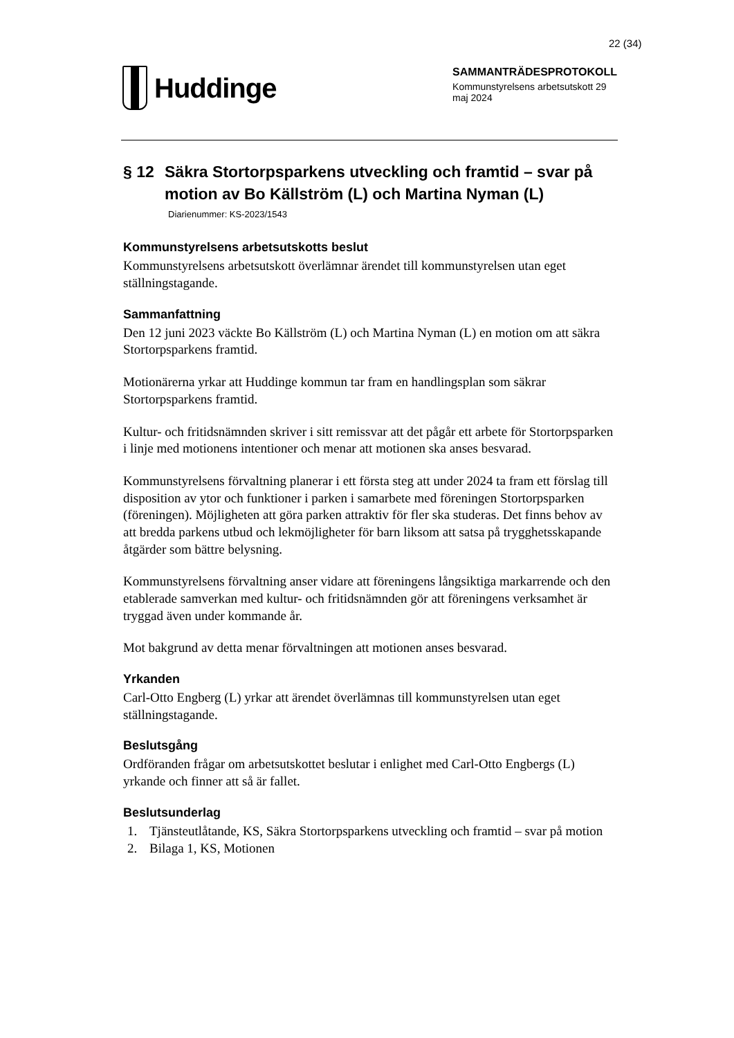22 (34)
Huddinge
SAMMANTRÄDESPROTOKOLL
Kommunstyrelsens arbetsutskott 29 maj 2024
§ 12 Säkra Stortorpsparkens utveckling och framtid – svar på motion av Bo Källström (L) och Martina Nyman (L)
Diarienummer: KS-2023/1543
Kommunstyrelsens arbetsutskotts beslut
Kommunstyrelsens arbetsutskott överlämnar ärendet till kommunstyrelsen utan eget ställningstagande.
Sammanfattning
Den 12 juni 2023 väckte Bo Källström (L) och Martina Nyman (L) en motion om att säkra Stortorpsparkens framtid.
Motionärerna yrkar att Huddinge kommun tar fram en handlingsplan som säkrar Stortorpsparkens framtid.
Kultur- och fritidsnämnden skriver i sitt remissvar att det pågår ett arbete för Stortorpsparken i linje med motionens intentioner och menar att motionen ska anses besvarad.
Kommunstyrelsens förvaltning planerar i ett första steg att under 2024 ta fram ett förslag till disposition av ytor och funktioner i parken i samarbete med föreningen Stortorpsparken (föreningen). Möjligheten att göra parken attraktiv för fler ska studeras. Det finns behov av att bredda parkens utbud och lekmöjligheter för barn liksom att satsa på trygghetsskapande åtgärder som bättre belysning.
Kommunstyrelsens förvaltning anser vidare att föreningens långsiktiga markarrende och den etablerade samverkan med kultur- och fritidsnämnden gör att föreningens verksamhet är tryggad även under kommande år.
Mot bakgrund av detta menar förvaltningen att motionen anses besvarad.
Yrkanden
Carl-Otto Engberg (L) yrkar att ärendet överlämnas till kommunstyrelsen utan eget ställningstagande.
Beslutsgång
Ordföranden frågar om arbetsutskottet beslutar i enlighet med Carl-Otto Engbergs (L) yrkande och finner att så är fallet.
Beslutsunderlag
1. Tjänsteutlåtande, KS, Säkra Stortorpsparkens utveckling och framtid – svar på motion
2. Bilaga 1, KS, Motionen